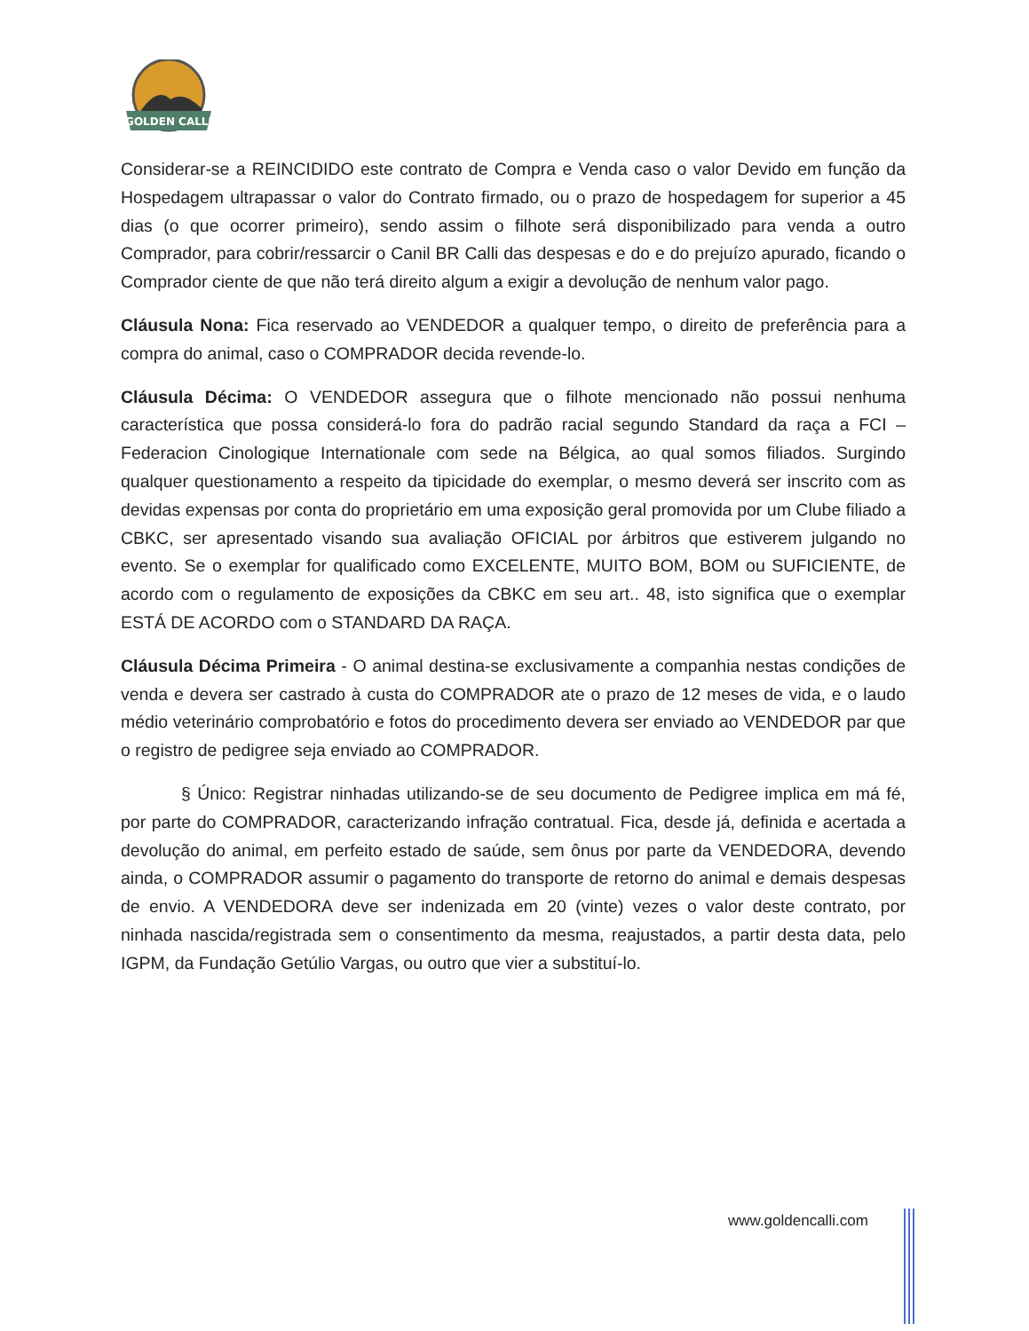GOLDEN CALLI
Considerar-se a REINCIDIDO este contrato de Compra e Venda caso o valor Devido em função da Hospedagem ultrapassar o valor do Contrato firmado, ou o prazo de hospedagem for superior a 45 dias (o que ocorrer primeiro), sendo assim o filhote será disponibilizado para venda a outro Comprador, para cobrir/ressarcir o Canil BR Calli das despesas e do e do prejuízo apurado, ficando o Comprador ciente de que não terá direito algum a exigir a devolução de nenhum valor pago.
Cláusula Nona: Fica reservado ao VENDEDOR a qualquer tempo, o direito de preferência para a compra do animal, caso o COMPRADOR decida revende-lo.
Cláusula Décima: O VENDEDOR assegura que o filhote mencionado não possui nenhuma característica que possa considerá-lo fora do padrão racial segundo Standard da raça a FCI – Federacion Cinologique Internationale com sede na Bélgica, ao qual somos filiados. Surgindo qualquer questionamento a respeito da tipicidade do exemplar, o mesmo deverá ser inscrito com as devidas expensas por conta do proprietário em uma exposição geral promovida por um Clube filiado a CBKC, ser apresentado visando sua avaliação OFICIAL por árbitros que estiverem julgando no evento. Se o exemplar for qualificado como EXCELENTE, MUITO BOM, BOM ou SUFICIENTE, de acordo com o regulamento de exposições da CBKC em seu art.. 48, isto significa que o exemplar ESTÁ DE ACORDO com o STANDARD DA RAÇA.
Cláusula Décima Primeira - O animal destina-se exclusivamente a companhia nestas condições de venda e devera ser castrado à custa do COMPRADOR ate o prazo de 12 meses de vida, e o laudo médio veterinário comprobatório e fotos do procedimento devera ser enviado ao VENDEDOR par que o registro de pedigree seja enviado ao COMPRADOR.
§ Único: Registrar ninhadas utilizando-se de seu documento de Pedigree implica em má fé, por parte do COMPRADOR, caracterizando infração contratual. Fica, desde já, definida e acertada a devolução do animal, em perfeito estado de saúde, sem ônus por parte da VENDEDORA, devendo ainda, o COMPRADOR assumir o pagamento do transporte de retorno do animal e demais despesas de envio. A VENDEDORA deve ser indenizada em 20 (vinte) vezes o valor deste contrato, por ninhada nascida/registrada sem o consentimento da mesma, reajustados, a partir desta data, pelo IGPM, da Fundação Getúlio Vargas, ou outro que vier a substituí-lo.
www.goldencalli.com